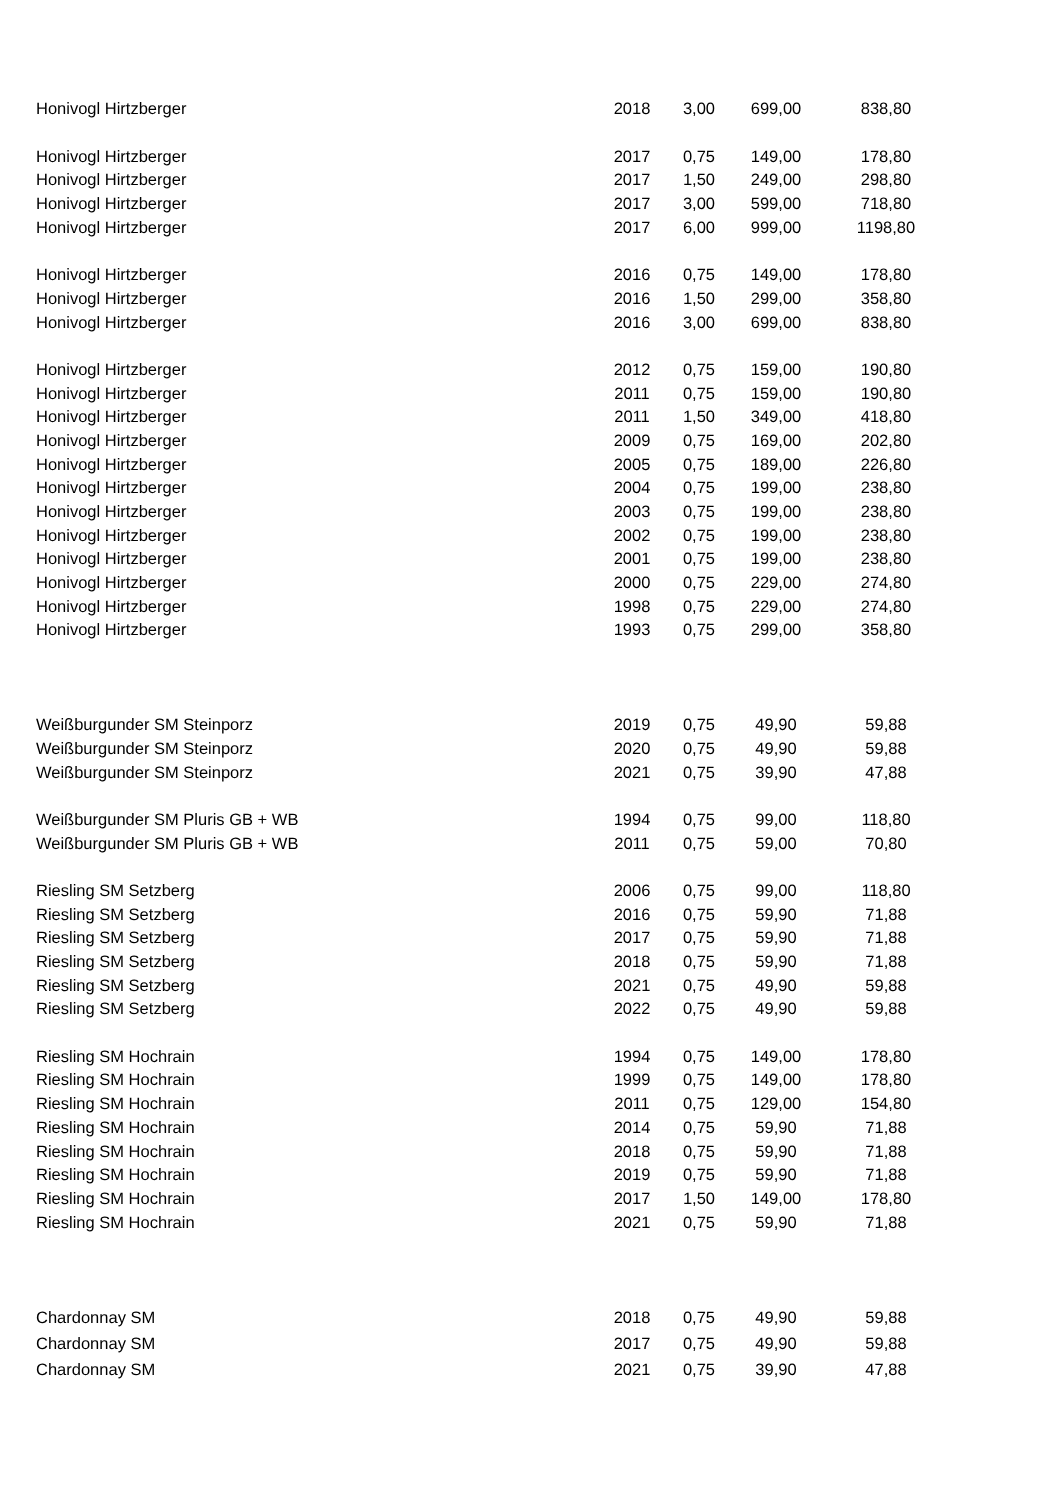| Honivogl Hirtzberger | 2018 | 3,00 | 699,00 | 838,80 |
| Honivogl Hirtzberger | 2017 | 0,75 | 149,00 | 178,80 |
| Honivogl Hirtzberger | 2017 | 1,50 | 249,00 | 298,80 |
| Honivogl Hirtzberger | 2017 | 3,00 | 599,00 | 718,80 |
| Honivogl Hirtzberger | 2017 | 6,00 | 999,00 | 1198,80 |
| Honivogl Hirtzberger | 2016 | 0,75 | 149,00 | 178,80 |
| Honivogl Hirtzberger | 2016 | 1,50 | 299,00 | 358,80 |
| Honivogl Hirtzberger | 2016 | 3,00 | 699,00 | 838,80 |
| Honivogl Hirtzberger | 2012 | 0,75 | 159,00 | 190,80 |
| Honivogl Hirtzberger | 2011 | 0,75 | 159,00 | 190,80 |
| Honivogl Hirtzberger | 2011 | 1,50 | 349,00 | 418,80 |
| Honivogl Hirtzberger | 2009 | 0,75 | 169,00 | 202,80 |
| Honivogl Hirtzberger | 2005 | 0,75 | 189,00 | 226,80 |
| Honivogl Hirtzberger | 2004 | 0,75 | 199,00 | 238,80 |
| Honivogl Hirtzberger | 2003 | 0,75 | 199,00 | 238,80 |
| Honivogl Hirtzberger | 2002 | 0,75 | 199,00 | 238,80 |
| Honivogl Hirtzberger | 2001 | 0,75 | 199,00 | 238,80 |
| Honivogl Hirtzberger | 2000 | 0,75 | 229,00 | 274,80 |
| Honivogl Hirtzberger | 1998 | 0,75 | 229,00 | 274,80 |
| Honivogl Hirtzberger | 1993 | 0,75 | 299,00 | 358,80 |
| Weißburgunder SM Steinporz | 2019 | 0,75 | 49,90 | 59,88 |
| Weißburgunder SM Steinporz | 2020 | 0,75 | 49,90 | 59,88 |
| Weißburgunder SM Steinporz | 2021 | 0,75 | 39,90 | 47,88 |
| Weißburgunder SM Pluris GB + WB | 1994 | 0,75 | 99,00 | 118,80 |
| Weißburgunder SM Pluris GB + WB | 2011 | 0,75 | 59,00 | 70,80 |
| Riesling SM Setzberg | 2006 | 0,75 | 99,00 | 118,80 |
| Riesling SM Setzberg | 2016 | 0,75 | 59,90 | 71,88 |
| Riesling SM Setzberg | 2017 | 0,75 | 59,90 | 71,88 |
| Riesling SM Setzberg | 2018 | 0,75 | 59,90 | 71,88 |
| Riesling SM Setzberg | 2021 | 0,75 | 49,90 | 59,88 |
| Riesling SM Setzberg | 2022 | 0,75 | 49,90 | 59,88 |
| Riesling SM Hochrain | 1994 | 0,75 | 149,00 | 178,80 |
| Riesling SM Hochrain | 1999 | 0,75 | 149,00 | 178,80 |
| Riesling SM Hochrain | 2011 | 0,75 | 129,00 | 154,80 |
| Riesling SM Hochrain | 2014 | 0,75 | 59,90 | 71,88 |
| Riesling SM Hochrain | 2018 | 0,75 | 59,90 | 71,88 |
| Riesling SM Hochrain | 2019 | 0,75 | 59,90 | 71,88 |
| Riesling SM Hochrain | 2017 | 1,50 | 149,00 | 178,80 |
| Riesling SM Hochrain | 2021 | 0,75 | 59,90 | 71,88 |
| Chardonnay SM | 2018 | 0,75 | 49,90 | 59,88 |
| Chardonnay SM | 2017 | 0,75 | 49,90 | 59,88 |
| Chardonnay SM | 2021 | 0,75 | 39,90 | 47,88 |